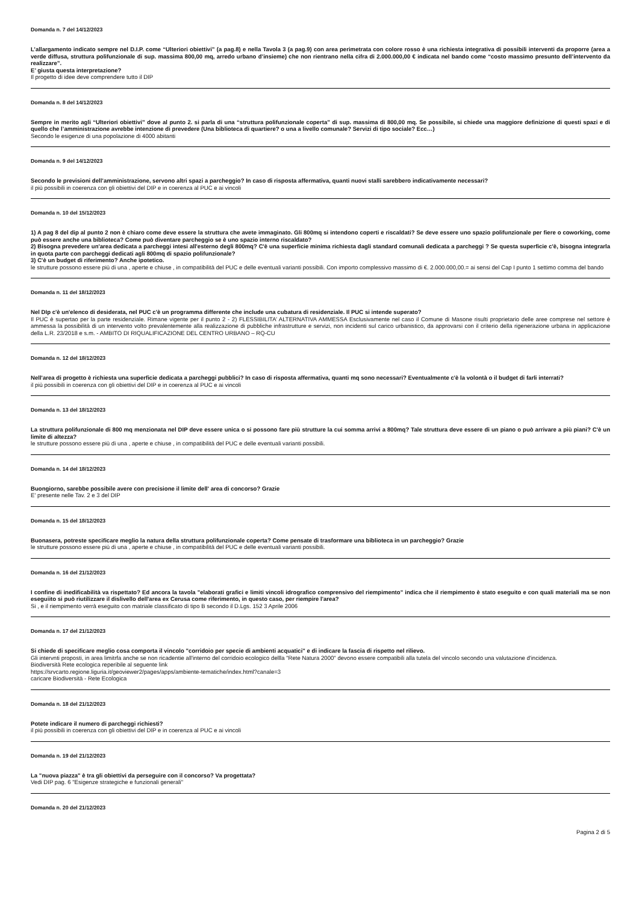Domanda n. 7 del 14/12/2023
L’allargamento indicato sempre nel D.I.P. come “Ulteriori obiettivi” (a pag.8) e nella Tavola 3 (a pag.9) con area perimetrata con colore rosso è una richiesta integrativa di possibili interventi da proporre (area a verde diffusa, struttura polifunzionale di sup. massima 800,00 mq, arredo urbano d’insieme) che non rientrano nella cifra di 2.000.000,00 € indicata nel bando come “costo massimo presunto dell’intervento da realizzare”.
E’ giusta questa interpretazione?
Il progetto di idee deve comprendere tutto il DIP
Domanda n. 8 del 14/12/2023
Sempre in merito agli “Ulteriori obiettivi” dove al punto 2. si parla di una “struttura polifunzionale coperta” di sup. massima di 800,00 mq. Se possibile, si chiede una maggiore definizione di questi spazi e di quello che l’amministrazione avrebbe intenzione di prevedere (Una biblioteca di quartiere? o una a livello comunale? Servizi di tipo sociale? Ecc…)
Secondo le esigenze di una popolazione di 4000 abitanti
Domanda n. 9 del 14/12/2023
Secondo le previsioni dell’amministrazione, servono altri spazi a parcheggio? In caso di risposta affermativa, quanti nuovi stalli sarebbero indicativamente necessari?
il più possibili in coerenza con gli obiettivi del DIP e in coerenza al PUC e ai vincoli
Domanda n. 10 del 15/12/2023
1) A pag 8 del dip al punto 2 non è chiaro come deve essere la struttura che avete immaginato. Gli 800mq si intendono coperti e riscaldati? Se deve essere uno spazio polifunzionale per fiere o coworking, come può essere anche una biblioteca? Come può diventare parcheggio se è uno spazio interno riscaldato?
2) Bisogna prevedere un'area dedicata a parcheggi intesi all'esterno degli 800mq? C'è una superficie minima richiesta dagli standard comunali dedicata a parcheggi ? Se questa superficie c'è, bisogna integrarla in quota parte con parcheggi dedicati agli 800mq di spazio polifunzionale?
3) C'è un budget di riferimento? Anche ipotetico.
le strutture possono essere più di una , aperte e chiuse , in compatibilità del PUC e delle eventuali varianti possibili. Con importo complessivo massimo di €. 2.000.000,00.= ai sensi del Cap I punto 1 settimo comma del bando
Domanda n. 11 del 18/12/2023
Nel DIp c'è un'elenco di desiderata, nel PUC c'è un programma differente che include una cubatura di residenziale. Il PUC si intende superato?
Il PUC è supertao per la parte residenziale. Rimane vigente per il punto 2 - 2) FLESSIBILITA’ ALTERNATIVA AMMESSA Esclusivamente nel caso il Comune di Masone risulti proprietario delle aree comprese nel settore è ammessa la possibilità di un intervento volto prevalentemente alla realizzazione di pubbliche infrastrutture e servizi, non incidenti sul carico urbanistico, da approvarsi con il criterio della rigenerazione urbana in applicazione della L.R. 23/2018 e s.m. - AMBITO DI RIQUALIFICAZIONE DEL CENTRO URBANO – RQ-CU
Domanda n. 12 del 18/12/2023
Nell'area di progetto è richiesta una superficie dedicata a parcheggi pubblici? In caso di risposta affermativa, quanti mq sono necessari? Eventualmente c'è la volontà o il budget di farli interrati?
il più possibili in coerenza con gli obiettivi del DIP e in coerenza al PUC e ai vincoli
Domanda n. 13 del 18/12/2023
La struttura polifunzionale di 800 mq menzionata nel DIP deve essere unica o si possono fare più strutture la cui somma arrivi a 800mq? Tale struttura deve essere di un piano o può arrivare a più piani? C'è un limite di altezza?
le strutture possono essere più di una , aperte e chiuse , in compatibilità del PUC e delle eventuali varianti possibili.
Domanda n. 14 del 18/12/2023
Buongiorno, sarebbe possibile avere con precisione il limite dell' area di concorso? Grazie
E' presente nelle Tav. 2 e 3 del DIP
Domanda n. 15 del 18/12/2023
Buonasera, potreste specificare meglio la natura della struttura polifunzionale coperta? Come pensate di trasformare una biblioteca in un parcheggio? Grazie
le strutture possono essere più di una , aperte e chiuse , in compatibilità del PUC e delle eventuali varianti possibili.
Domanda n. 16 del 21/12/2023
I confine di inedificabilità va rispettato? Ed ancora la tavola "elaborati grafici e limiti vincoli idrografico comprensivo del riempimento" indica che il riempimento è stato eseguito e con quali materiali ma se non eseguiito si può riutilizzare il dislivello dell'area ex Cerusa come riferimento, in questo caso, per riempire l'area?
Si , e il riempimento verrà eseguito con matriale classificato di tipo B secondo il D.Lgs. 152 3 Aprile 2006
Domanda n. 17 del 21/12/2023
Si chiede di specificare meglio cosa comporta il vincolo "corridoio per specie di ambienti acquatici" e di indicare la fascia di rispetto nel rilievo.
Gli intervnti proposti, in area limitrfa anche se non ricadentie all'interno del corridoio ecologico dellla "Rete Natura 2000" devono essere compatibili alla tutela del vincolo secondo una valutazione d'incidenza.
Biodiversità Rete ecologica reperibile al seguente link
https://srvcarto.regione.liguria.it/geoviewer2/pages/apps/ambiente-tematiche/index.html?canale=3
caricare Biodiversità - Rete Ecologica
Domanda n. 18 del 21/12/2023
Potete indicare il numero di parcheggi richiesti?
il più possibili in coerenza con gli obiettivi del DIP e in coerenza al PUC e ai vincoli
Domanda n. 19 del 21/12/2023
La "nuova piazza" è tra gli obiettivi da perseguire con il concorso? Va progettata?
Vedi DIP pag. 6 "Esigenze strategiche e funzionali generali"
Domanda n. 20 del 21/12/2023
Pagina 2 di 5